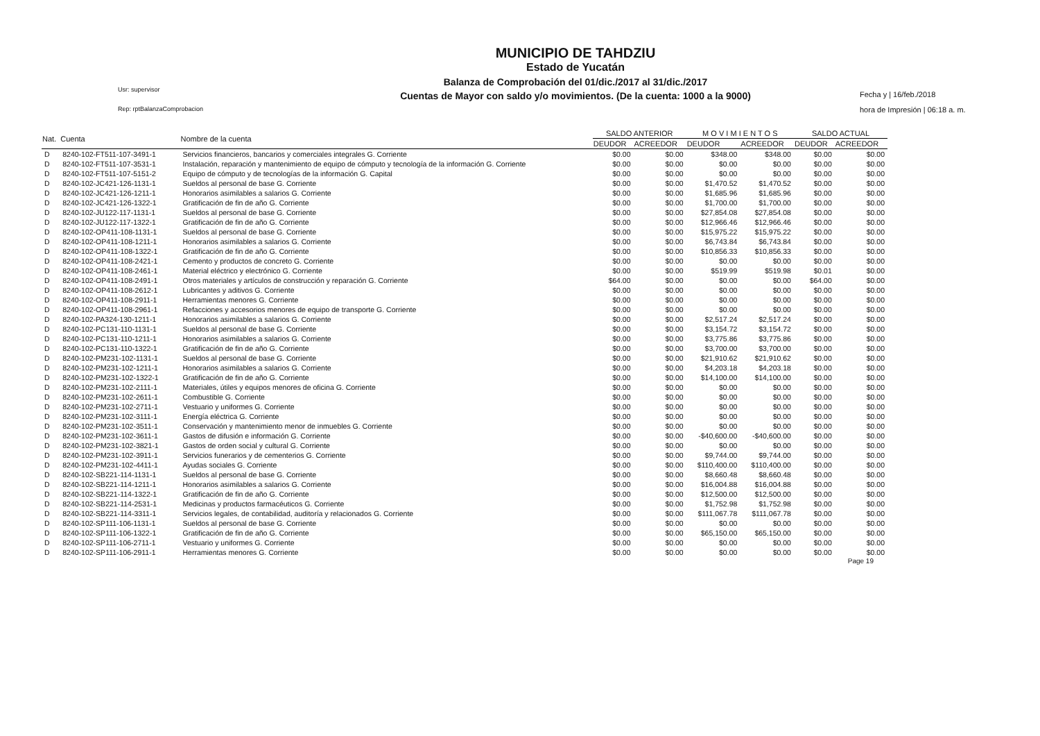Usr: supervisor
Rep: rptBalanzaComprobacion
MUNICIPIO DE TAHDZIU
Estado de Yucatán
Balanza de Comprobación del 01/dic./2017 al 31/dic./2017
Cuentas de Mayor con saldo y/o movimientos. (De la cuenta: 1000 a la 9000)
Fecha y | 16/feb./2018
hora de Impresión | 06:18 a. m.
| Nat. | Cuenta | Nombre de la cuenta | SALDO ANTERIOR | | M O V I M I E N T O S | | SALDO ACTUAL | |
| --- | --- | --- | --- | --- | --- | --- | --- | --- |
| | | | DEUDOR | ACREEDOR | DEUDOR | ACREEDOR | DEUDOR | ACREEDOR |
| D | 8240-102-FT511-107-3491-1 | Servicios financieros, bancarios y comerciales integrales G. Corriente | $0.00 | $0.00 | $348.00 | $348.00 | $0.00 | $0.00 |
| D | 8240-102-FT511-107-3531-1 | Instalación, reparación y mantenimiento de equipo de cómputo y tecnología de la información G. Corriente | $0.00 | $0.00 | $0.00 | $0.00 | $0.00 | $0.00 |
| D | 8240-102-FT511-107-5151-2 | Equipo de cómputo y de tecnologías de la información G. Capital | $0.00 | $0.00 | $0.00 | $0.00 | $0.00 | $0.00 |
| D | 8240-102-JC421-126-1131-1 | Sueldos al personal de base G. Corriente | $0.00 | $0.00 | $1,470.52 | $1,470.52 | $0.00 | $0.00 |
| D | 8240-102-JC421-126-1211-1 | Honorarios asimilables a salarios G. Corriente | $0.00 | $0.00 | $1,685.96 | $1,685.96 | $0.00 | $0.00 |
| D | 8240-102-JC421-126-1322-1 | Gratificación de fin de año G. Corriente | $0.00 | $0.00 | $1,700.00 | $1,700.00 | $0.00 | $0.00 |
| D | 8240-102-JU122-117-1131-1 | Sueldos al personal de base G. Corriente | $0.00 | $0.00 | $27,854.08 | $27,854.08 | $0.00 | $0.00 |
| D | 8240-102-JU122-117-1322-1 | Gratificación de fin de año G. Corriente | $0.00 | $0.00 | $12,966.46 | $12,966.46 | $0.00 | $0.00 |
| D | 8240-102-OP411-108-1131-1 | Sueldos al personal de base G. Corriente | $0.00 | $0.00 | $15,975.22 | $15,975.22 | $0.00 | $0.00 |
| D | 8240-102-OP411-108-1211-1 | Honorarios asimilables a salarios G. Corriente | $0.00 | $0.00 | $6,743.84 | $6,743.84 | $0.00 | $0.00 |
| D | 8240-102-OP411-108-1322-1 | Gratificación de fin de año G. Corriente | $0.00 | $0.00 | $10,856.33 | $10,856.33 | $0.00 | $0.00 |
| D | 8240-102-OP411-108-2421-1 | Cemento y productos de concreto G. Corriente | $0.00 | $0.00 | $0.00 | $0.00 | $0.00 | $0.00 |
| D | 8240-102-OP411-108-2461-1 | Material eléctrico y electrónico G. Corriente | $0.00 | $0.00 | $519.99 | $519.98 | $0.01 | $0.00 |
| D | 8240-102-OP411-108-2491-1 | Otros materiales y artículos de construcción y reparación G. Corriente | $64.00 | $0.00 | $0.00 | $0.00 | $64.00 | $0.00 |
| D | 8240-102-OP411-108-2612-1 | Lubricantes y aditivos G. Corriente | $0.00 | $0.00 | $0.00 | $0.00 | $0.00 | $0.00 |
| D | 8240-102-OP411-108-2911-1 | Herramientas menores G. Corriente | $0.00 | $0.00 | $0.00 | $0.00 | $0.00 | $0.00 |
| D | 8240-102-OP411-108-2961-1 | Refacciones y accesorios menores de equipo de transporte G. Corriente | $0.00 | $0.00 | $0.00 | $0.00 | $0.00 | $0.00 |
| D | 8240-102-PA324-130-1211-1 | Honorarios asimilables a salarios G. Corriente | $0.00 | $0.00 | $2,517.24 | $2,517.24 | $0.00 | $0.00 |
| D | 8240-102-PC131-110-1131-1 | Sueldos al personal de base G. Corriente | $0.00 | $0.00 | $3,154.72 | $3,154.72 | $0.00 | $0.00 |
| D | 8240-102-PC131-110-1211-1 | Honorarios asimilables a salarios G. Corriente | $0.00 | $0.00 | $3,775.86 | $3,775.86 | $0.00 | $0.00 |
| D | 8240-102-PC131-110-1322-1 | Gratificación de fin de año G. Corriente | $0.00 | $0.00 | $3,700.00 | $3,700.00 | $0.00 | $0.00 |
| D | 8240-102-PM231-102-1131-1 | Sueldos al personal de base G. Corriente | $0.00 | $0.00 | $21,910.62 | $21,910.62 | $0.00 | $0.00 |
| D | 8240-102-PM231-102-1211-1 | Honorarios asimilables a salarios G. Corriente | $0.00 | $0.00 | $4,203.18 | $4,203.18 | $0.00 | $0.00 |
| D | 8240-102-PM231-102-1322-1 | Gratificación de fin de año G. Corriente | $0.00 | $0.00 | $14,100.00 | $14,100.00 | $0.00 | $0.00 |
| D | 8240-102-PM231-102-2111-1 | Materiales, útiles y equipos menores de oficina G. Corriente | $0.00 | $0.00 | $0.00 | $0.00 | $0.00 | $0.00 |
| D | 8240-102-PM231-102-2611-1 | Combustible G. Corriente | $0.00 | $0.00 | $0.00 | $0.00 | $0.00 | $0.00 |
| D | 8240-102-PM231-102-2711-1 | Vestuario y uniformes G. Corriente | $0.00 | $0.00 | $0.00 | $0.00 | $0.00 | $0.00 |
| D | 8240-102-PM231-102-3111-1 | Energía eléctrica G. Corriente | $0.00 | $0.00 | $0.00 | $0.00 | $0.00 | $0.00 |
| D | 8240-102-PM231-102-3511-1 | Conservación y mantenimiento menor de inmuebles G. Corriente | $0.00 | $0.00 | $0.00 | $0.00 | $0.00 | $0.00 |
| D | 8240-102-PM231-102-3611-1 | Gastos de difusión e información G. Corriente | $0.00 | $0.00 | -$40,600.00 | -$40,600.00 | $0.00 | $0.00 |
| D | 8240-102-PM231-102-3821-1 | Gastos de orden social y cultural G. Corriente | $0.00 | $0.00 | $0.00 | $0.00 | $0.00 | $0.00 |
| D | 8240-102-PM231-102-3911-1 | Servicios funerarios y de cementerios G. Corriente | $0.00 | $0.00 | $9,744.00 | $9,744.00 | $0.00 | $0.00 |
| D | 8240-102-PM231-102-4411-1 | Ayudas sociales G. Corriente | $0.00 | $0.00 | $110,400.00 | $110,400.00 | $0.00 | $0.00 |
| D | 8240-102-SB221-114-1131-1 | Sueldos al personal de base G. Corriente | $0.00 | $0.00 | $8,660.48 | $8,660.48 | $0.00 | $0.00 |
| D | 8240-102-SB221-114-1211-1 | Honorarios asimilables a salarios G. Corriente | $0.00 | $0.00 | $16,004.88 | $16,004.88 | $0.00 | $0.00 |
| D | 8240-102-SB221-114-1322-1 | Gratificación de fin de año G. Corriente | $0.00 | $0.00 | $12,500.00 | $12,500.00 | $0.00 | $0.00 |
| D | 8240-102-SB221-114-2531-1 | Medicinas y productos farmacéuticos G. Corriente | $0.00 | $0.00 | $1,752.98 | $1,752.98 | $0.00 | $0.00 |
| D | 8240-102-SB221-114-3311-1 | Servicios legales, de contabilidad, auditoría y relacionados G. Corriente | $0.00 | $0.00 | $111,067.78 | $111,067.78 | $0.00 | $0.00 |
| D | 8240-102-SP111-106-1131-1 | Sueldos al personal de base G. Corriente | $0.00 | $0.00 | $0.00 | $0.00 | $0.00 | $0.00 |
| D | 8240-102-SP111-106-1322-1 | Gratificación de fin de año G. Corriente | $0.00 | $0.00 | $65,150.00 | $65,150.00 | $0.00 | $0.00 |
| D | 8240-102-SP111-106-2711-1 | Vestuario y uniformes G. Corriente | $0.00 | $0.00 | $0.00 | $0.00 | $0.00 | $0.00 |
| D | 8240-102-SP111-106-2911-1 | Herramientas menores G. Corriente | $0.00 | $0.00 | $0.00 | $0.00 | $0.00 | $0.00 |
Page 19